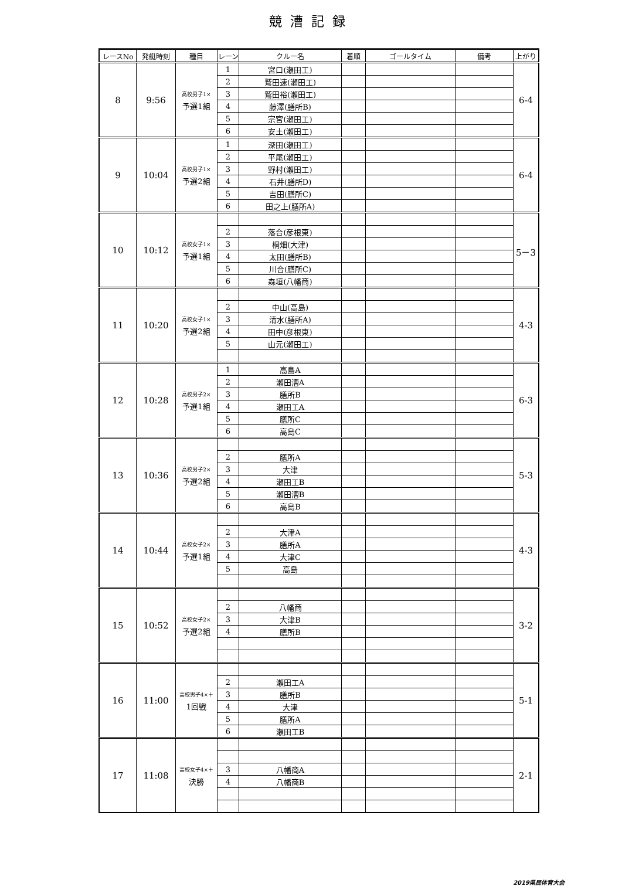競漕記録
| レースNo | 発艇時刻 | 種目 | レーン | クルー名 | 着順 | ゴールタイム | 備考 | 上がり |
| --- | --- | --- | --- | --- | --- | --- | --- | --- |
| 8 | 9:56 | 高校男子1× 予選1組 | 1 | 宮口(瀬田工) | | | | 6-4 |
| | | | 2 | 鷲田速(瀬田工) | | | | |
| | | | 3 | 鷲田裕(瀬田工) | | | | |
| | | | 4 | 藤澤(膳所B) | | | | |
| | | | 5 | 宗宮(瀬田工) | | | | |
| | | | 6 | 安土(瀬田工) | | | | |
| 9 | 10:04 | 高校男子1× 予選2組 | 1 | 深田(瀬田工) | | | | 6-4 |
| | | | 2 | 平尾(瀬田工) | | | | |
| | | | 3 | 野村(瀬田工) | | | | |
| | | | 4 | 石井(膳所D) | | | | |
| | | | 5 | 吉田(膳所C) | | | | |
| | | | 6 | 田之上(膳所A) | | | | |
| 10 | 10:12 | 高校女子1× 予選1組 | | | | | | 5－3 |
| | | | 2 | 落合(彦根東) | | | | |
| | | | 3 | 桐畑(大津) | | | | |
| | | | 4 | 太田(膳所B) | | | | |
| | | | 5 | 川合(膳所C) | | | | |
| | | | 6 | 森垣(八幡商) | | | | |
| 11 | 10:20 | 高校女子1× 予選2組 | | | | | | 4-3 |
| | | | 2 | 中山(高島) | | | | |
| | | | 3 | 清水(膳所A) | | | | |
| | | | 4 | 田中(彦根東) | | | | |
| | | | 5 | 山元(瀬田工) | | | | |
| 12 | 10:28 | 高校男子2× 予選1組 | 1 | 高島A | | | | 6-3 |
| | | | 2 | 瀬田漕A | | | | |
| | | | 3 | 膳所B | | | | |
| | | | 4 | 瀬田工A | | | | |
| | | | 5 | 膳所C | | | | |
| | | | 6 | 高島C | | | | |
| 13 | 10:36 | 高校男子2× 予選2組 | | | | | | 5-3 |
| | | | 2 | 膳所A | | | | |
| | | | 3 | 大津 | | | | |
| | | | 4 | 瀬田工B | | | | |
| | | | 5 | 瀬田漕B | | | | |
| | | | 6 | 高島B | | | | |
| 14 | 10:44 | 高校女子2× 予選1組 | | | | | | 4-3 |
| | | | 2 | 大津A | | | | |
| | | | 3 | 膳所A | | | | |
| | | | 4 | 大津C | | | | |
| | | | 5 | 高島 | | | | |
| 15 | 10:52 | 高校女子2× 予選2組 | | | | | | 3-2 |
| | | | 2 | 八幡商 | | | | |
| | | | 3 | 大津B | | | | |
| | | | 4 | 膳所B | | | | |
| 16 | 11:00 | 高校男子4×＋ 1回戦 | | | | | | 5-1 |
| | | | 2 | 瀬田工A | | | | |
| | | | 3 | 膳所B | | | | |
| | | | 4 | 大津 | | | | |
| | | | 5 | 膳所A | | | | |
| | | | 6 | 瀬田工B | | | | |
| 17 | 11:08 | 高校女子4×＋ 決勝 | | | | | | 2-1 |
| | | | 3 | 八幡商A | | | | |
| | | | 4 | 八幡商B | | | | |
2019県民体育大会